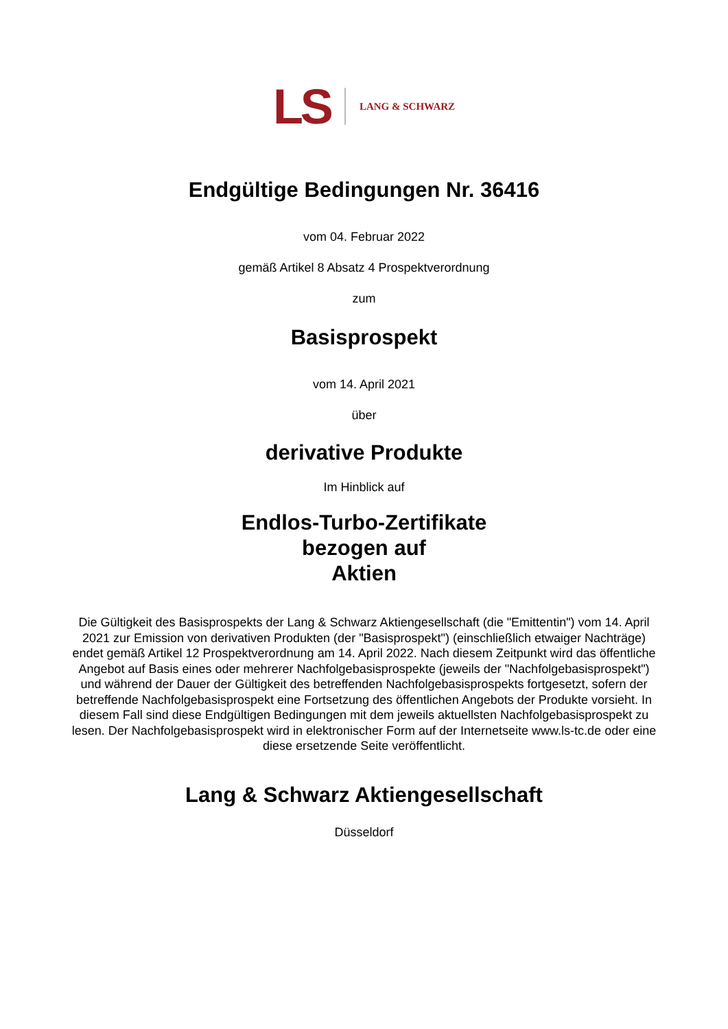LS LANG & SCHWARZ
Endgültige Bedingungen Nr. 36416
vom 04. Februar 2022
gemäß Artikel 8 Absatz 4 Prospektverordnung
zum
Basisprospekt
vom 14. April 2021
über
derivative Produkte
Im Hinblick auf
Endlos-Turbo-Zertifikate
bezogen auf
Aktien
Die Gültigkeit des Basisprospekts der Lang & Schwarz Aktiengesellschaft (die "Emittentin") vom 14. April 2021 zur Emission von derivativen Produkten (der "Basisprospekt") (einschließlich etwaiger Nachträge) endet gemäß Artikel 12 Prospektverordnung am 14. April 2022. Nach diesem Zeitpunkt wird das öffentliche Angebot auf Basis eines oder mehrerer Nachfolgebasisprospekte (jeweils der "Nachfolgebasisprospekt") und während der Dauer der Gültigkeit des betreffenden Nachfolgebasisprospekts fortgesetzt, sofern der betreffende Nachfolgebasisprospekt eine Fortsetzung des öffentlichen Angebots der Produkte vorsieht. In diesem Fall sind diese Endgültigen Bedingungen mit dem jeweils aktuellsten Nachfolgebasisprospekt zu lesen. Der Nachfolgebasisprospekt wird in elektronischer Form auf der Internetseite www.ls-tc.de oder eine diese ersetzende Seite veröffentlicht.
Lang & Schwarz Aktiengesellschaft
Düsseldorf